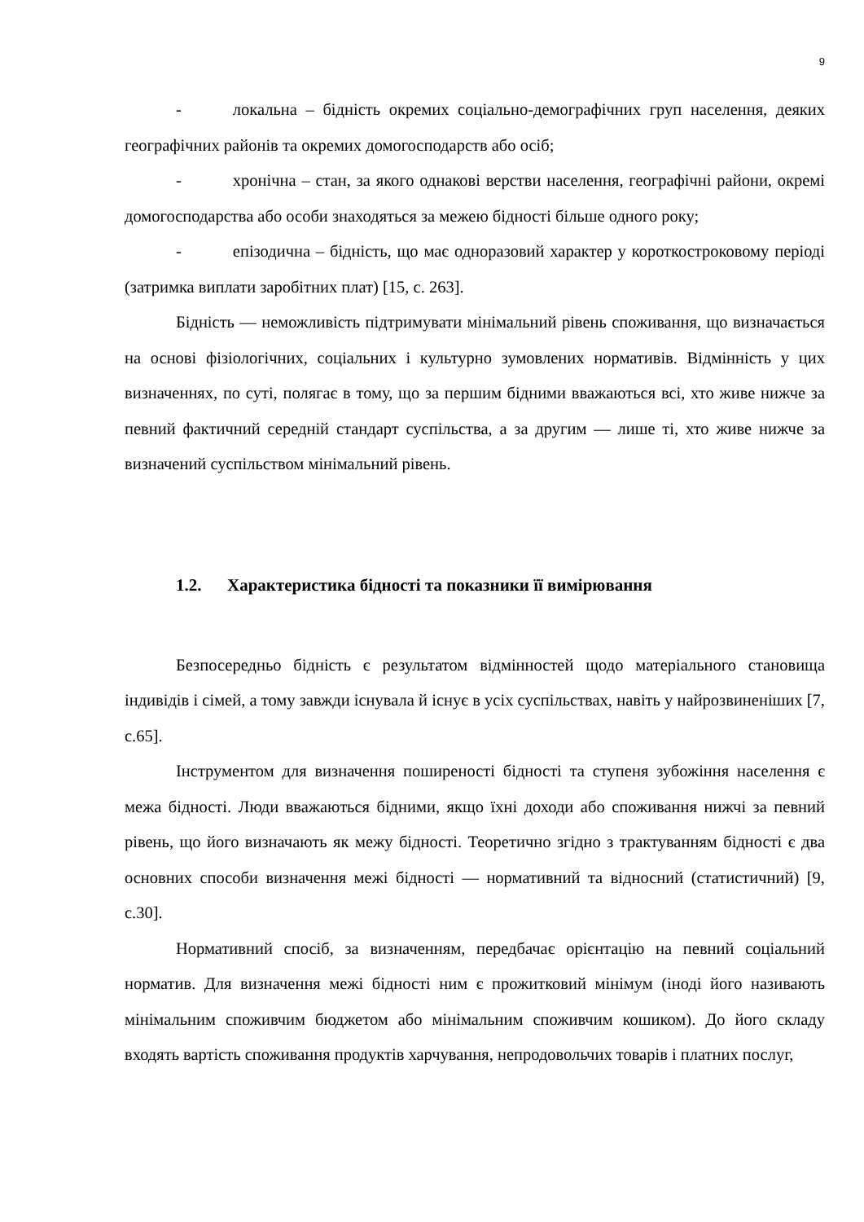9
- локальна – бідність окремих соціально-демографічних груп населення, деяких географічних районів та окремих домогосподарств або осіб;
- хронічна – стан, за якого однакові верстви населення, географічні райони, окремі домогосподарства або особи знаходяться за межею бідності більше одного року;
- епізодична – бідність, що має одноразовий характер у короткостроковому періоді (затримка виплати заробітних плат) [15, с. 263].
Бідність — неможливість підтримувати мінімальний рівень споживання, що визначається на основі фізіологічних, соціальних і культурно зумовлених нормативів. Відмінність у цих визначеннях, по суті, полягає в тому, що за першим бідними вважаються всі, хто живе нижче за певний фактичний середній стандарт суспільства, а за другим — лише ті, хто живе нижче за визначений суспільством мінімальний рівень.
1.2. Характеристика бідності та показники її вимірювання
Безпосередньо бідність є результатом відмінностей щодо матеріального становища індивідів і сімей, а тому завжди існувала й існує в усіх суспільствах, навіть у найрозвиненіших [7, с.65].
Інструментом для визначення поширеності бідності та ступеня зубожіння населення є межа бідності. Люди вважаються бідними, якщо їхні доходи або споживання нижчі за певний рівень, що його визначають як межу бідності. Теоретично згідно з трактуванням бідності є два основних способи визначення межі бідності — нормативний та відносний (статистичний) [9, с.30].
Нормативний спосіб, за визначенням, передбачає орієнтацію на певний соціальний норматив. Для визначення межі бідності ним є прожитковий мінімум (іноді його називають мінімальним споживчим бюджетом або мінімальним споживчим кошиком). До його складу входять вартість споживання продуктів харчування, непродовольчих товарів і платних послуг,